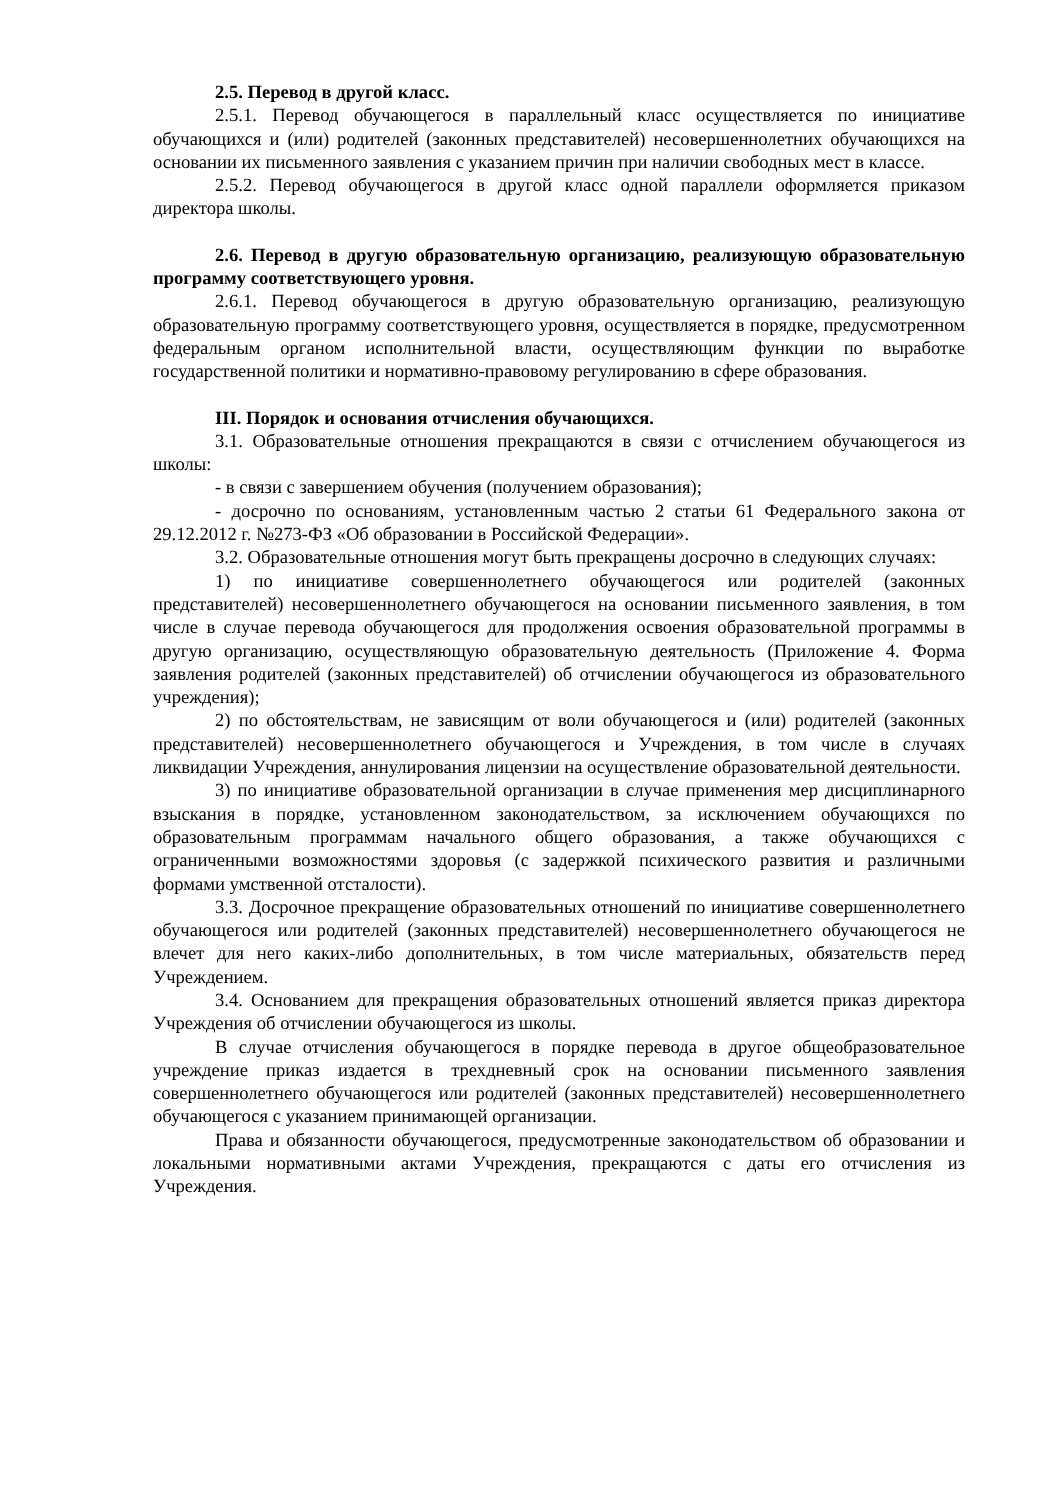2.5. Перевод в другой класс.
2.5.1. Перевод обучающегося в параллельный класс осуществляется по инициативе обучающихся и (или) родителей (законных представителей) несовершеннолетних обучающихся на основании их письменного заявления с указанием причин при наличии свободных мест в классе.
2.5.2. Перевод обучающегося в другой класс одной параллели оформляется приказом директора школы.
2.6. Перевод в другую образовательную организацию, реализующую образовательную программу соответствующего уровня.
2.6.1. Перевод обучающегося в другую образовательную организацию, реализующую образовательную программу соответствующего уровня, осуществляется в порядке, предусмотренном федеральным органом исполнительной власти, осуществляющим функции по выработке государственной политики и нормативно-правовому регулированию в сфере образования.
III. Порядок и основания отчисления обучающихся.
3.1. Образовательные отношения прекращаются в связи с отчислением обучающегося из школы:
- в связи с завершением обучения (получением образования);
- досрочно по основаниям, установленным частью 2 статьи 61 Федерального закона от 29.12.2012 г. №273-ФЗ «Об образовании в Российской Федерации».
3.2. Образовательные отношения могут быть прекращены досрочно в следующих случаях:
1) по инициативе совершеннолетнего обучающегося или родителей (законных представителей) несовершеннолетнего обучающегося на основании письменного заявления, в том числе в случае перевода обучающегося для продолжения освоения образовательной программы в другую организацию, осуществляющую образовательную деятельность (Приложение 4. Форма заявления родителей (законных представителей) об отчислении обучающегося из образовательного учреждения);
2) по обстоятельствам, не зависящим от воли обучающегося и (или) родителей (законных представителей) несовершеннолетнего обучающегося и Учреждения, в том числе в случаях ликвидации Учреждения, аннулирования лицензии на осуществление образовательной деятельности.
3) по инициативе образовательной организации в случае применения мер дисциплинарного взыскания в порядке, установленном законодательством, за исключением обучающихся по образовательным программам начального общего образования, а также обучающихся с ограниченными возможностями здоровья (с задержкой психического развития и различными формами умственной отсталости).
3.3. Досрочное прекращение образовательных отношений по инициативе совершеннолетнего обучающегося или родителей (законных представителей) несовершеннолетнего обучающегося не влечет для него каких-либо дополнительных, в том числе материальных, обязательств перед Учреждением.
3.4. Основанием для прекращения образовательных отношений является приказ директора Учреждения об отчислении обучающегося из школы.
В случае отчисления обучающегося в порядке перевода в другое общеобразовательное учреждение приказ издается в трехдневный срок на основании письменного заявления совершеннолетнего обучающегося или родителей (законных представителей) несовершеннолетнего обучающегося с указанием принимающей организации.
Права и обязанности обучающегося, предусмотренные законодательством об образовании и локальными нормативными актами Учреждения, прекращаются с даты его отчисления из Учреждения.